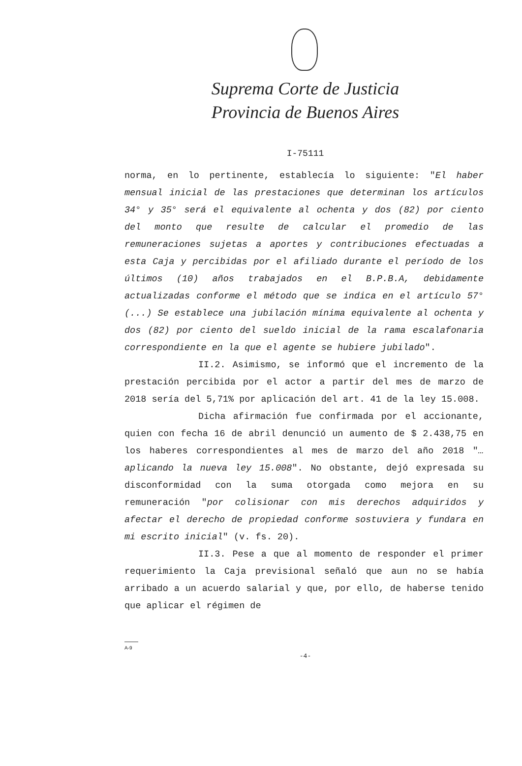Suprema Corte de Justicia
Provincia de Buenos Aires
I-75111
norma, en lo pertinente, establecía lo siguiente: "El haber mensual inicial de las prestaciones que determinan los artículos 34° y 35° será el equivalente al ochenta y dos (82) por ciento del monto que resulte de calcular el promedio de las remuneraciones sujetas a aportes y contribuciones efectuadas a esta Caja y percibidas por el afiliado durante el período de los últimos (10) años trabajados en el B.P.B.A, debidamente actualizadas conforme el método que se indica en el artículo 57° (...) Se establece una jubilación mínima equivalente al ochenta y dos (82) por ciento del sueldo inicial de la rama escalafonaria correspondiente en la que el agente se hubiere jubilado".
II.2. Asimismo, se informó que el incremento de la prestación percibida por el actor a partir del mes de marzo de 2018 sería del 5,71% por aplicación del art. 41 de la ley 15.008.
Dicha afirmación fue confirmada por el accionante, quien con fecha 16 de abril denunció un aumento de $ 2.438,75 en los haberes correspondientes al mes de marzo del año 2018 "…aplicando la nueva ley 15.008". No obstante, dejó expresada su disconformidad con la suma otorgada como mejora en su remuneración "por colisionar con mis derechos adquiridos y afectar el derecho de propiedad conforme sostuviera y fundara en mi escrito inicial" (v. fs. 20).
II.3. Pese a que al momento de responder el primer requerimiento la Caja previsional señaló que aun no se había arribado a un acuerdo salarial y que, por ello, de haberse tenido que aplicar el régimen de
A-9
-4-